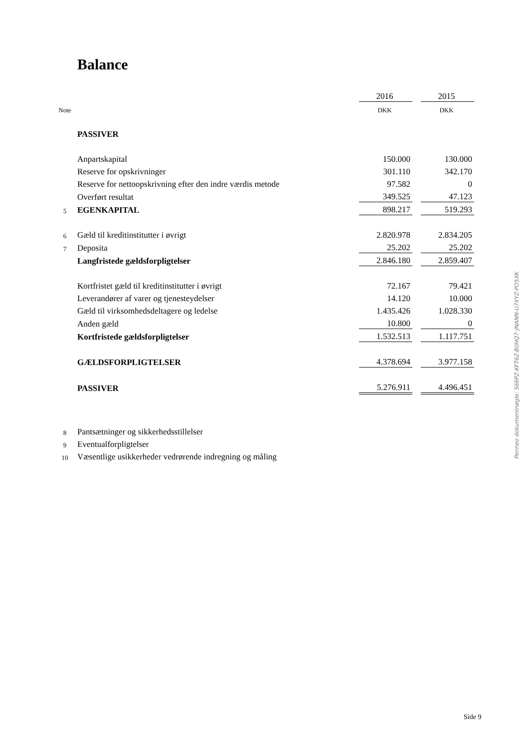Balance
| | | 2016 | | 2015 |
| Note | | DKK | | DKK |
| | PASSIVER | | | |
| | Anpartskapital | 150.000 | | 130.000 |
| | Reserve for opskrivninger | 301.110 | | 342.170 |
| | Reserve for nettoopskrivning efter den indre værdis metode | 97.582 | | 0 |
| | Overført resultat | 349.525 | | 47.123 |
| 5 | EGENKAPITAL | 898.217 | | 519.293 |
| 6 | Gæld til kreditinstitutter i øvrigt | 2.820.978 | | 2.834.205 |
| 7 | Deposita | 25.202 | | 25.202 |
| | Langfristede gældsforpligtelser | 2.846.180 | | 2.859.407 |
| | Kortfristet gæld til kreditinstitutter i øvrigt | 72.167 | | 79.421 |
| | Leverandører af varer og tjenesteydelser | 14.120 | | 10.000 |
| | Gæld til virksomhedsdeltagere og ledelse | 1.435.426 | | 1.028.330 |
| | Anden gæld | 10.800 | | 0 |
| | Kortfristede gældsforpligtelser | 1.532.513 | | 1.117.751 |
| | GÆLDSFORPLIGTELSER | 4.378.694 | | 3.977.158 |
| | PASSIVER | 5.276.911 | | 4.496.451 |
| 8 | Pantsætninger og sikkerhedsstillelser | | | |
| 9 | Eventualforpligtelser | | | |
| 10 | Væsentlige usikkerheder vedrørende indregning og måling | | | |
Penneo dokumentnøgle: S66PZ-KFT6Z-B0HQ7-JNANN-U7XYZ-PO5XK
Side 9